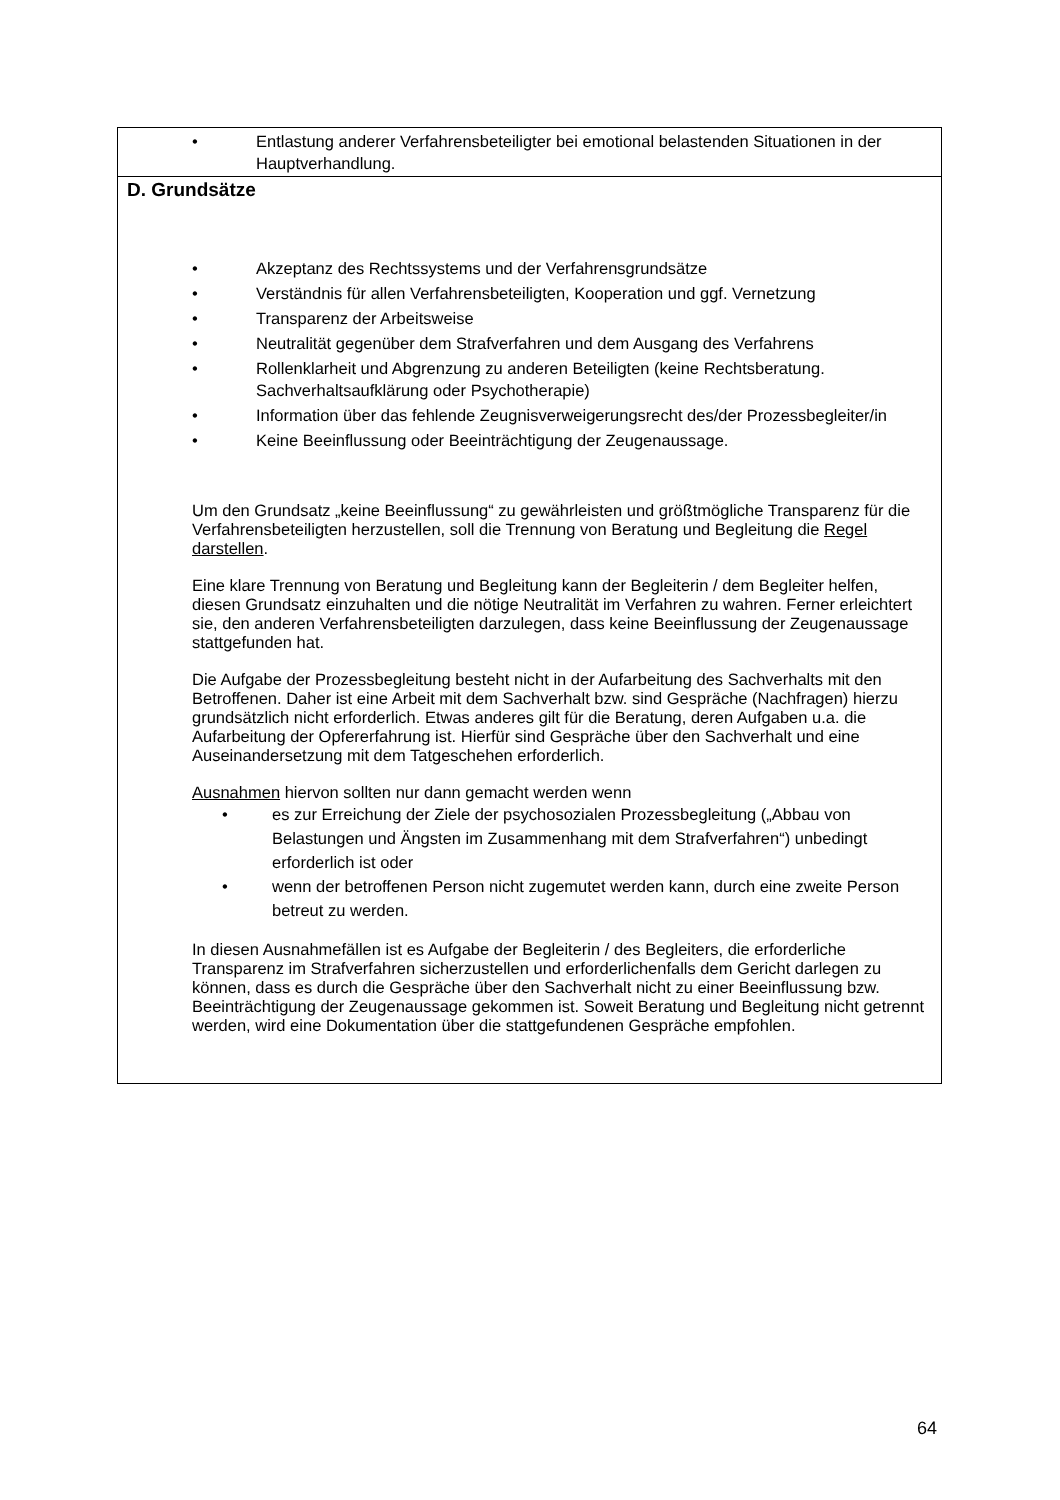• Entlastung anderer Verfahrensbeteiligter bei emotional belastenden Situationen in der Hauptverhandlung.
D. Grundsätze
• Akzeptanz des Rechtssystems und der Verfahrensgrundsätze
• Verständnis für allen Verfahrensbeteiligten, Kooperation und ggf. Vernetzung
• Transparenz der Arbeitsweise
• Neutralität gegenüber dem Strafverfahren und dem Ausgang des Verfahrens
• Rollenklarheit und Abgrenzung zu anderen Beteiligten (keine Rechtsberatung. Sachverhaltsaufklärung oder Psychotherapie)
• Information über das fehlende Zeugnisverweigerungsrecht des/der Prozessbegleiter/in
• Keine Beeinflussung oder Beeinträchtigung der Zeugenaussage.
Um den Grundsatz „keine Beeinflussung“ zu gewährleisten und größtmögliche Transparenz für die Verfahrensbeteiligten herzustellen, soll die Trennung von Beratung und Begleitung die Regel darstellen.
Eine klare Trennung von Beratung und Begleitung kann der Begleiterin / dem Begleiter helfen, diesen Grundsatz einzuhalten und die nötige Neutralität im Verfahren zu wahren. Ferner erleichtert sie, den anderen Verfahrensbeteiligten darzulegen, dass keine Beeinflussung der Zeugenaussage stattgefunden hat.
Die Aufgabe der Prozessbegleitung besteht nicht in der Aufarbeitung des Sachverhalts mit den Betroffenen. Daher ist eine Arbeit mit dem Sachverhalt bzw. sind Gespräche (Nachfragen) hierzu grundsätzlich nicht erforderlich. Etwas anderes gilt für die Beratung, deren Aufgaben u.a. die Aufarbeitung der Opfererfahrung ist. Hierfür sind Gespräche über den Sachverhalt und eine Auseinandersetzung mit dem Tatgeschehen erforderlich.
Ausnahmen hiervon sollten nur dann gemacht werden wenn
• es zur Erreichung der Ziele der psychosozialen Prozessbegleitung („Abbau von Belastungen und Ängsten im Zusammenhang mit dem Strafverfahren“) unbedingt erforderlich ist oder
• wenn der betroffenen Person nicht zugemutet werden kann, durch eine zweite Person betreut zu werden.
In diesen Ausnahmefällen ist es Aufgabe der Begleiterin / des Begleiters, die erforderliche Transparenz im Strafverfahren sicherzustellen und erforderlichenfalls dem Gericht darlegen zu können, dass es durch die Gespräche über den Sachverhalt nicht zu einer Beeinflussung bzw. Beeinträchtigung der Zeugenaussage gekommen ist. Soweit Beratung und Begleitung nicht getrennt werden, wird eine Dokumentation über die stattgefundenen Gespräche empfohlen.
64